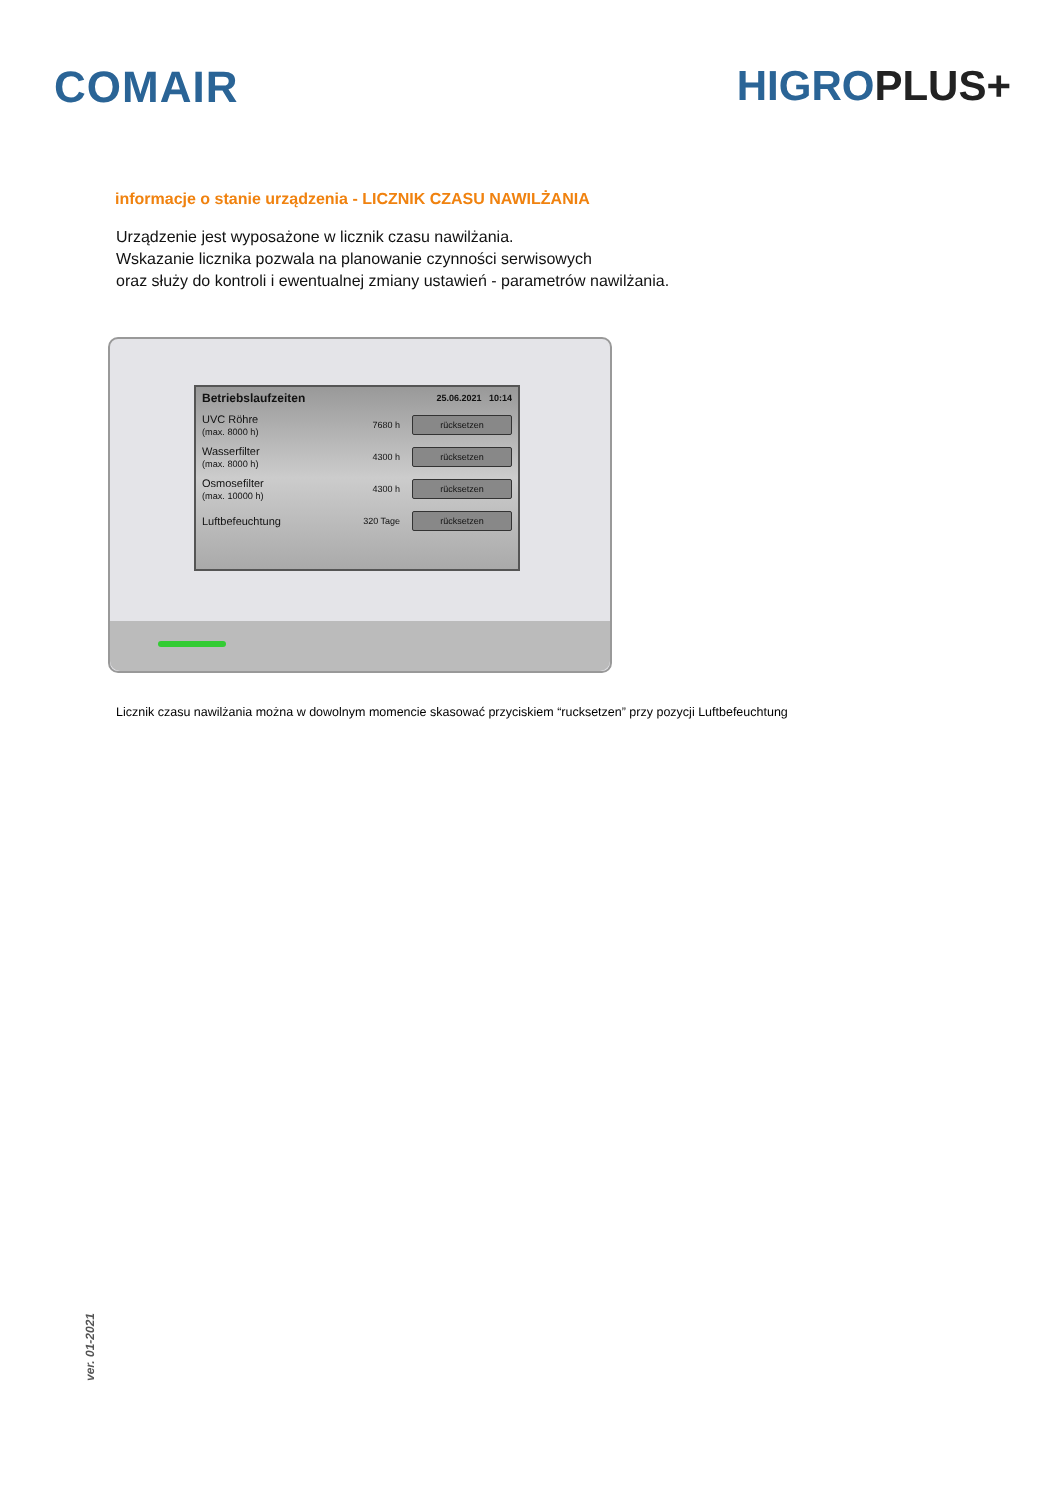COMAIR HIGROPLUS+
informacje o stanie urządzenia - LICZNIK CZASU NAWILŻANIA
Urządzenie jest wyposażone w licznik czasu nawilżania.
Wskazanie licznika pozwala na planowanie czynności serwisowych
oraz służy do kontroli i ewentualnej zmiany ustawień - parametrów nawilżania.
Betriebslaufzeiten 25.06.2021 10:14
UVC Röhre
(max. 8000 h)
7680 h
rücksetzen
Wasserfilter
(max. 8000 h)
4300 h
rücksetzen
Osmosefilter
(max. 10000 h)
4300 h
rücksetzen
Luftbefeuchtung
320 Tage
rücksetzen
Licznik czasu nawilżania można w dowolnym momencie skasować przyciskiem “rucksetzen” przy pozycji Luftbefeuchtung
ver. 01-2021